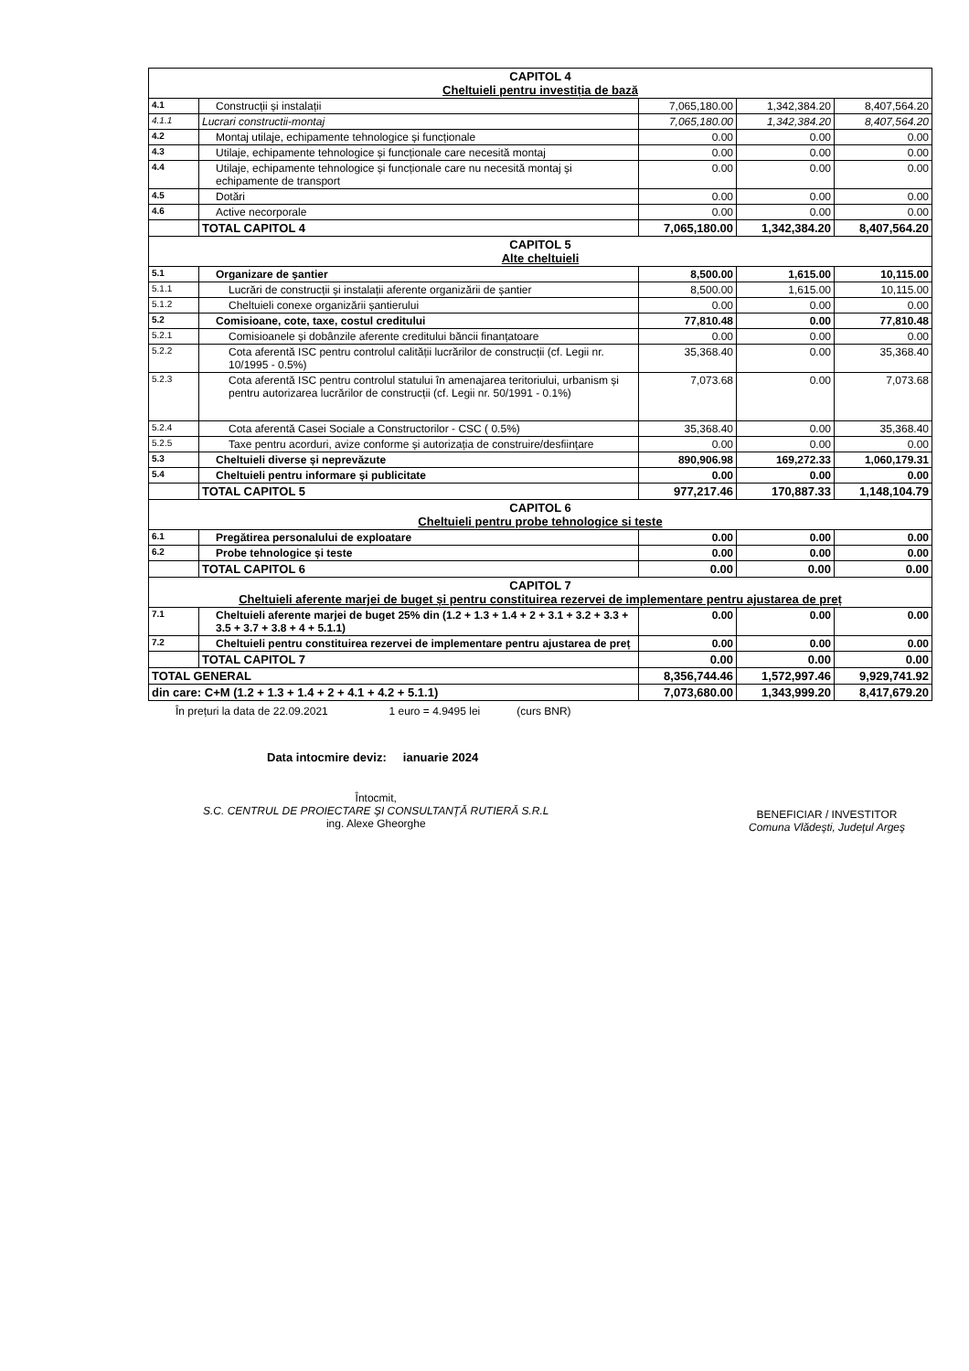| CAPITOL 4 Cheltuieli pentru investiția de bază | | | | |
| 4.1 | Construcții și instalații | 7,065,180.00 | 1,342,384.20 | 8,407,564.20 |
| 4.1.1 | Lucrari constructii-montaj | 7,065,180.00 | 1,342,384.20 | 8,407,564.20 |
| 4.2 | Montaj utilaje, echipamente tehnologice și funcționale | 0.00 | 0.00 | 0.00 |
| 4.3 | Utilaje, echipamente tehnologice și funcționale care necesită montaj | 0.00 | 0.00 | 0.00 |
| 4.4 | Utilaje, echipamente tehnologice și funcționale care nu necesită montaj și echipamente de transport | 0.00 | 0.00 | 0.00 |
| 4.5 | Dotări | 0.00 | 0.00 | 0.00 |
| 4.6 | Active necorporale | 0.00 | 0.00 | 0.00 |
| | TOTAL CAPITOL 4 | 7,065,180.00 | 1,342,384.20 | 8,407,564.20 |
| CAPITOL 5 Alte cheltuieli | | | | |
| 5.1 | Organizare de șantier | 8,500.00 | 1,615.00 | 10,115.00 |
| 5.1.1 | Lucrări de construcții și instalații aferente organizării de șantier | 8,500.00 | 1,615.00 | 10,115.00 |
| 5.1.2 | Cheltuieli conexe organizării șantierului | 0.00 | 0.00 | 0.00 |
| 5.2 | Comisioane, cote, taxe, costul creditului | 77,810.48 | 0.00 | 77,810.48 |
| 5.2.1 | Comisioanele și dobânzile aferente creditului băncii finanțatoare | 0.00 | 0.00 | 0.00 |
| 5.2.2 | Cota aferentă ISC pentru controlul calității lucrărilor de construcții (cf. Legii nr. 10/1995 - 0.5%) | 35,368.40 | 0.00 | 35,368.40 |
| 5.2.3 | Cota aferentă ISC pentru controlul statului în amenajarea teritoriului, urbanism și pentru autorizarea lucrărilor de construcții (cf. Legii nr. 50/1991 - 0.1%) | 7,073.68 | 0.00 | 7,073.68 |
| 5.2.4 | Cota aferentă Casei Sociale a Constructorilor - CSC ( 0.5%) | 35,368.40 | 0.00 | 35,368.40 |
| 5.2.5 | Taxe pentru acorduri, avize conforme și autorizația de construire/desființare | 0.00 | 0.00 | 0.00 |
| 5.3 | Cheltuieli diverse și neprevăzute | 890,906.98 | 169,272.33 | 1,060,179.31 |
| 5.4 | Cheltuieli pentru informare și publicitate | 0.00 | 0.00 | 0.00 |
| | TOTAL CAPITOL 5 | 977,217.46 | 170,887.33 | 1,148,104.79 |
| CAPITOL 6 Cheltuieli pentru probe tehnologice si teste | | | | |
| 6.1 | Pregătirea personalului de exploatare | 0.00 | 0.00 | 0.00 |
| 6.2 | Probe tehnologice și teste | 0.00 | 0.00 | 0.00 |
| | TOTAL CAPITOL 6 | 0.00 | 0.00 | 0.00 |
| CAPITOL 7 Cheltuieli aferente marjei de buget și pentru constituirea rezervei de implementare pentru ajustarea de preț | | | | |
| 7.1 | Cheltuieli aferente marjei de buget 25% din (1.2 + 1.3 + 1.4 + 2 + 3.1 + 3.2 + 3.3 + 3.5 + 3.7 + 3.8 + 4 + 5.1.1) | 0.00 | 0.00 | 0.00 |
| 7.2 | Cheltuieli pentru constituirea rezervei de implementare pentru ajustarea de preț | 0.00 | 0.00 | 0.00 |
| | TOTAL CAPITOL 7 | 0.00 | 0.00 | 0.00 |
| TOTAL GENERAL | | 8,356,744.46 | 1,572,997.46 | 9,929,741.92 |
| din care: C+M (1.2 + 1.3 + 1.4 + 2 + 4.1 + 4.2 + 5.1.1) | | 7,073,680.00 | 1,343,999.20 | 8,417,679.20 |
În prețuri la data de 22.09.2021 1 euro = 4.9495 lei (curs BNR)
Data intocmire deviz: ianuarie 2024
Întocmit,
S.C. CENTRUL DE PROIECTARE ŞI CONSULTANŢĂ RUTIERĂ S.R.L
ing. Alexe Gheorghe
BENEFICIAR / INVESTITOR
Comuna Vlădeşti, Judeţul Argeş